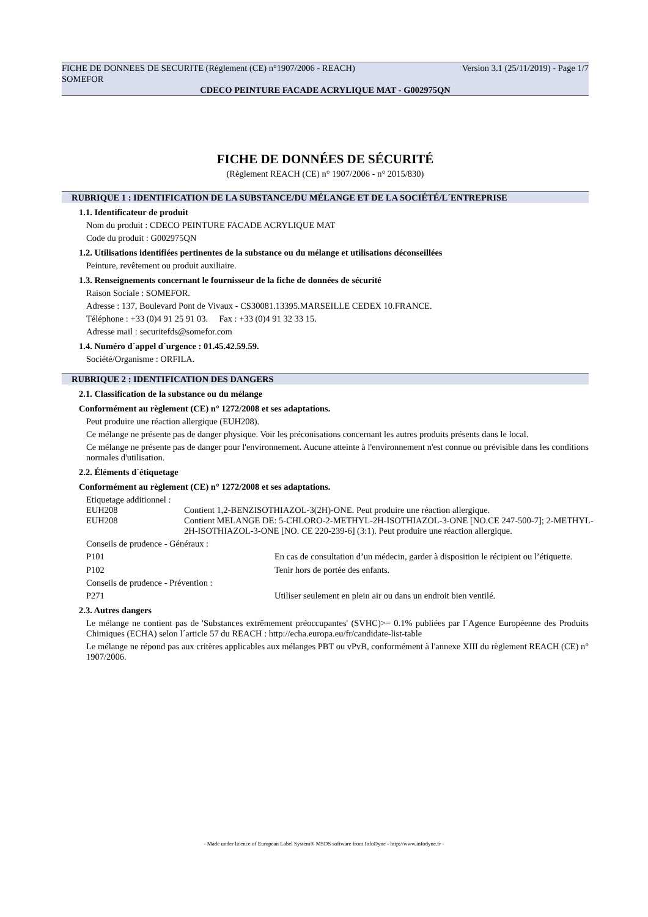FICHE DE DONNEES DE SECURITE (Règlement (CE) n°1907/2006 - REACH) Version 3.1 (25/11/2019) - Page 1/7
SOMEFOR
CDECO PEINTURE FACADE ACRYLIQUE MAT - G002975QN
FICHE DE DONNÉES DE SÉCURITÉ
(Règlement REACH (CE) n° 1907/2006 - n° 2015/830)
RUBRIQUE 1 : IDENTIFICATION DE LA SUBSTANCE/DU MÉLANGE ET DE LA SOCIÉTÉ/L´ENTREPRISE
1.1. Identificateur de produit
Nom du produit : CDECO PEINTURE FACADE ACRYLIQUE MAT
Code du produit : G002975QN
1.2. Utilisations identifiées pertinentes de la substance ou du mélange et utilisations déconseillées
Peinture, revêtement ou produit auxiliaire.
1.3. Renseignements concernant le fournisseur de la fiche de données de sécurité
Raison Sociale : SOMEFOR.
Adresse : 137, Boulevard Pont de Vivaux - CS30081.13395.MARSEILLE CEDEX 10.FRANCE.
Téléphone : +33 (0)4 91 25 91 03. Fax : +33 (0)4 91 32 33 15.
Adresse mail : securitefds@somefor.com
1.4. Numéro d´appel d´urgence : 01.45.42.59.59.
Société/Organisme : ORFILA.
RUBRIQUE 2 : IDENTIFICATION DES DANGERS
2.1. Classification de la substance ou du mélange
Conformément au règlement (CE) n° 1272/2008 et ses adaptations.
Peut produire une réaction allergique (EUH208).
Ce mélange ne présente pas de danger physique. Voir les préconisations concernant les autres produits présents dans le local.
Ce mélange ne présente pas de danger pour l'environnement. Aucune atteinte à l'environnement n'est connue ou prévisible dans les conditions normales d'utilisation.
2.2. Éléments d´étiquetage
Conformément au règlement (CE) n° 1272/2008 et ses adaptations.
Etiquetage additionnel :
| EUH208 | Contient 1,2-BENZISOTHIAZOL-3(2H)-ONE. Peut produire une réaction allergique. |
| EUH208 | Contient MELANGE DE: 5-CHLORO-2-METHYL-2H-ISOTHIAZOL-3-ONE [NO.CE 247-500-7]; 2-METHYL-2H-ISOTHIAZOL-3-ONE [NO. CE 220-239-6] (3:1). Peut produire une réaction allergique. |
Conseils de prudence - Généraux :
| P101 | En cas de consultation d’un médecin, garder à disposition le récipient ou l’étiquette. |
| P102 | Tenir hors de portée des enfants. |
Conseils de prudence - Prévention :
| P271 | Utiliser seulement en plein air ou dans un endroit bien ventilé. |
2.3. Autres dangers
Le mélange ne contient pas de 'Substances extrêmement préoccupantes' (SVHC)>= 0.1% publiées par l´Agence Européenne des Produits Chimiques (ECHA) selon l´article 57 du REACH : http://echa.europa.eu/fr/candidate-list-table
Le mélange ne répond pas aux critères applicables aux mélanges PBT ou vPvB, conformément à l'annexe XIII du règlement REACH (CE) n° 1907/2006.
- Made under licence of European Label System® MSDS software from InfoDyne - http://www.infodyne.fr -